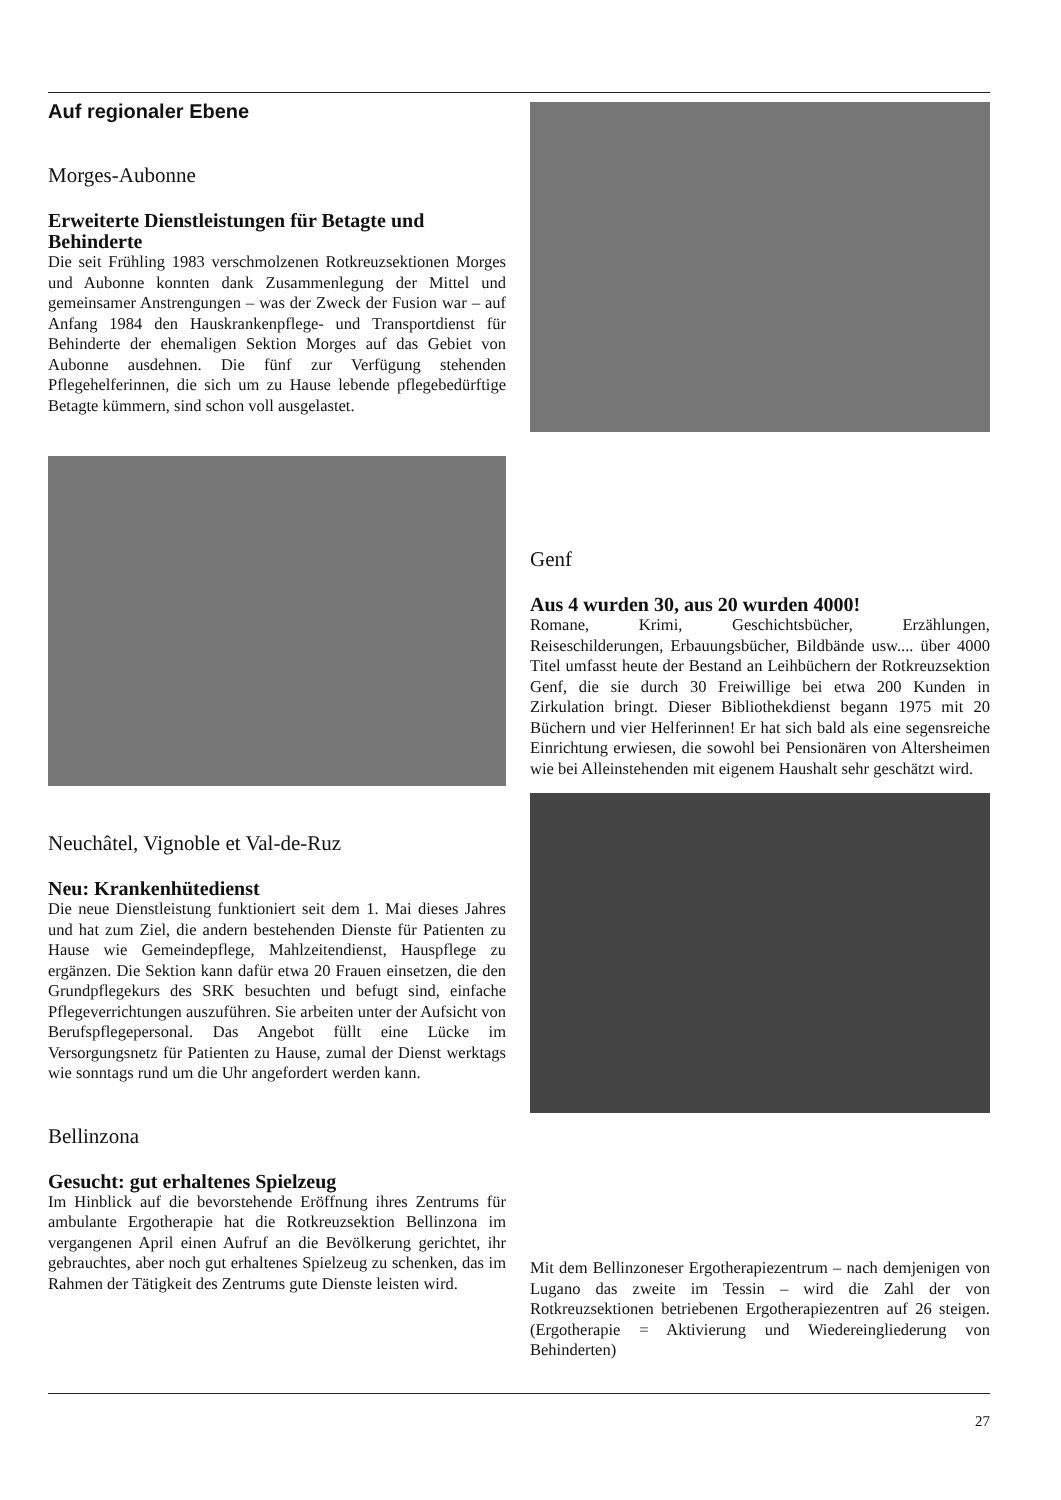Auf regionaler Ebene
Morges-Aubonne
Erweiterte Dienstleistungen für Betagte und Behinderte
Die seit Frühling 1983 verschmolzenen Rotkreuzsektionen Morges und Aubonne konnten dank Zusammenlegung der Mittel und gemeinsamer Anstrengungen – was der Zweck der Fusion war – auf Anfang 1984 den Hauskrankenpflege- und Transportdienst für Behinderte der ehemaligen Sektion Morges auf das Gebiet von Aubonne ausdehnen. Die fünf zur Verfügung stehenden Pflegehelferinnen, die sich um zu Hause lebende pflegebedürftige Betagte kümmern, sind schon voll ausgelastet.
Neuchâtel, Vignoble et Val-de-Ruz
Neu: Krankenhütedienst
Die neue Dienstleistung funktioniert seit dem 1. Mai dieses Jahres und hat zum Ziel, die andern bestehenden Dienste für Patienten zu Hause wie Gemeindepflege, Mahlzeitendienst, Hauspflege zu ergänzen. Die Sektion kann dafür etwa 20 Frauen einsetzen, die den Grundpflegekurs des SRK besuchten und befugt sind, einfache Pflegeverrichtungen auszuführen. Sie arbeiten unter der Aufsicht von Berufspflegepersonal. Das Angebot füllt eine Lücke im Versorgungsnetz für Patienten zu Hause, zumal der Dienst werktags wie sonntags rund um die Uhr angefordert werden kann.
Bellinzona
Gesucht: gut erhaltenes Spielzeug
Im Hinblick auf die bevorstehende Eröffnung ihres Zentrums für ambulante Ergotherapie hat die Rotkreuzsektion Bellinzona im vergangenen April einen Aufruf an die Bevölkerung gerichtet, ihr gebrauchtes, aber noch gut erhaltenes Spielzeug zu schenken, das im Rahmen der Tätigkeit des Zentrums gute Dienste leisten wird.
Genf
Aus 4 wurden 30, aus 20 wurden 4000!
Romane, Krimi, Geschichtsbücher, Erzählungen, Reiseschilderungen, Erbauungsbücher, Bildbände usw.... über 4000 Titel umfasst heute der Bestand an Leihbüchern der Rotkreuzsektion Genf, die sie durch 30 Freiwillige bei etwa 200 Kunden in Zirkulation bringt. Dieser Bibliothekdienst begann 1975 mit 20 Büchern und vier Helferinnen! Er hat sich bald als eine segensreiche Einrichtung erwiesen, die sowohl bei Pensionären von Altersheimen wie bei Alleinstehenden mit eigenem Haushalt sehr geschätzt wird.
Mit dem Bellinzoneser Ergotherapiezentrum – nach demjenigen von Lugano das zweite im Tessin – wird die Zahl der von Rotkreuzsektionen betriebenen Ergotherapiezentren auf 26 steigen. (Ergotherapie = Aktivierung und Wiedereingliederung von Behinderten)
27